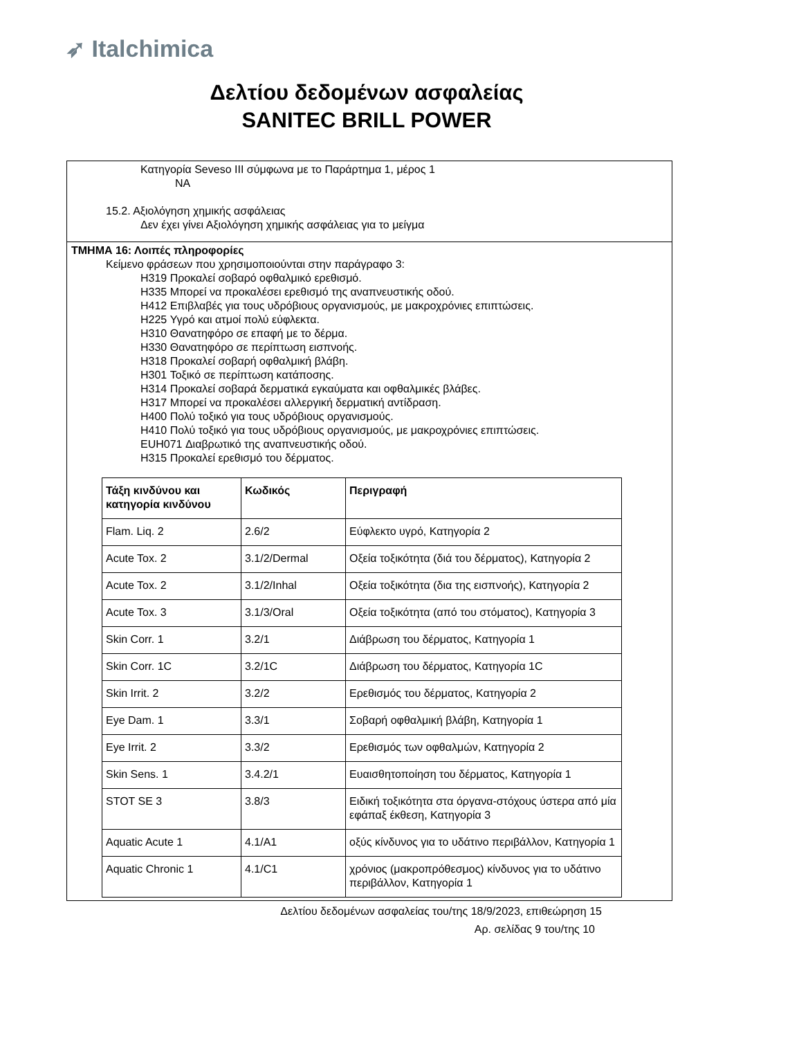➶ Italchimica
Δελτίου δεδομένων ασφαλείας
SANITEC BRILL POWER
Κατηγορία Seveso III σύμφωνα με το Παράρτημα 1, μέρος 1
NA
15.2. Αξιολόγηση χημικής ασφάλειας
Δεν έχει γίνει Αξιολόγηση χημικής ασφάλειας για το μείγμα
ΤΜΗΜΑ 16: Λοιπές πληροφορίες
Κείμενο φράσεων που χρησιμοποιούνται στην παράγραφο 3:
H319 Προκαλεί σοβαρό οφθαλμικό ερεθισμό.
H335 Μπορεί να προκαλέσει ερεθισμό της αναπνευστικής οδού.
H412 Επιβλαβές για τους υδρόβιους οργανισμούς, με μακροχρόνιες επιπτώσεις.
H225 Υγρό και ατμοί πολύ εύφλεκτα.
H310 Θανατηφόρο σε επαφή με το δέρμα.
H330 Θανατηφόρο σε περίπτωση εισπνοής.
H318 Προκαλεί σοβαρή οφθαλμική βλάβη.
H301 Τοξικό σε περίπτωση κατάποσης.
H314 Προκαλεί σοβαρά δερματικά εγκαύματα και οφθαλμικές βλάβες.
H317 Μπορεί να προκαλέσει αλλεργική δερματική αντίδραση.
H400 Πολύ τοξικό για τους υδρόβιους οργανισμούς.
H410 Πολύ τοξικό για τους υδρόβιους οργανισμούς, με μακροχρόνιες επιπτώσεις.
EUH071 Διαβρωτικό της αναπνευστικής οδού.
H315 Προκαλεί ερεθισμό του δέρματος.
| Τάξη κινδύνου και κατηγορία κινδύνου | Κωδικός | Περιγραφή |
| --- | --- | --- |
| Flam. Liq. 2 | 2.6/2 | Εύφλεκτο υγρό, Κατηγορία 2 |
| Acute Tox. 2 | 3.1/2/Dermal | Οξεία τοξικότητα (διά του δέρματος), Κατηγορία 2 |
| Acute Tox. 2 | 3.1/2/Inhal | Οξεία τοξικότητα (δια της εισπνοής), Κατηγορία 2 |
| Acute Tox. 3 | 3.1/3/Oral | Οξεία τοξικότητα (από του στόματος), Κατηγορία 3 |
| Skin Corr. 1 | 3.2/1 | Διάβρωση του δέρματος, Κατηγορία 1 |
| Skin Corr. 1C | 3.2/1C | Διάβρωση του δέρματος, Κατηγορία 1C |
| Skin Irrit. 2 | 3.2/2 | Ερεθισμός του δέρματος, Κατηγορία 2 |
| Eye Dam. 1 | 3.3/1 | Σοβαρή οφθαλμική βλάβη, Κατηγορία 1 |
| Eye Irrit. 2 | 3.3/2 | Ερεθισμός των οφθαλμών, Κατηγορία 2 |
| Skin Sens. 1 | 3.4.2/1 | Ευαισθητοποίηση του δέρματος, Κατηγορία 1 |
| STOT SE 3 | 3.8/3 | Ειδική τοξικότητα στα όργανα-στόχους ύστερα από μία εφάπαξ έκθεση, Κατηγορία 3 |
| Aquatic Acute 1 | 4.1/A1 | οξύς κίνδυνος για το υδάτινο περιβάλλον, Κατηγορία 1 |
| Aquatic Chronic 1 | 4.1/C1 | χρόνιος (μακροπρόθεσμος) κίνδυνος για το υδάτινο περιβάλλον, Κατηγορία 1 |
Δελτίου δεδομένων ασφαλείας του/της 18/9/2023, επιθεώρηση 15
Αρ. σελίδας 9 του/της 10